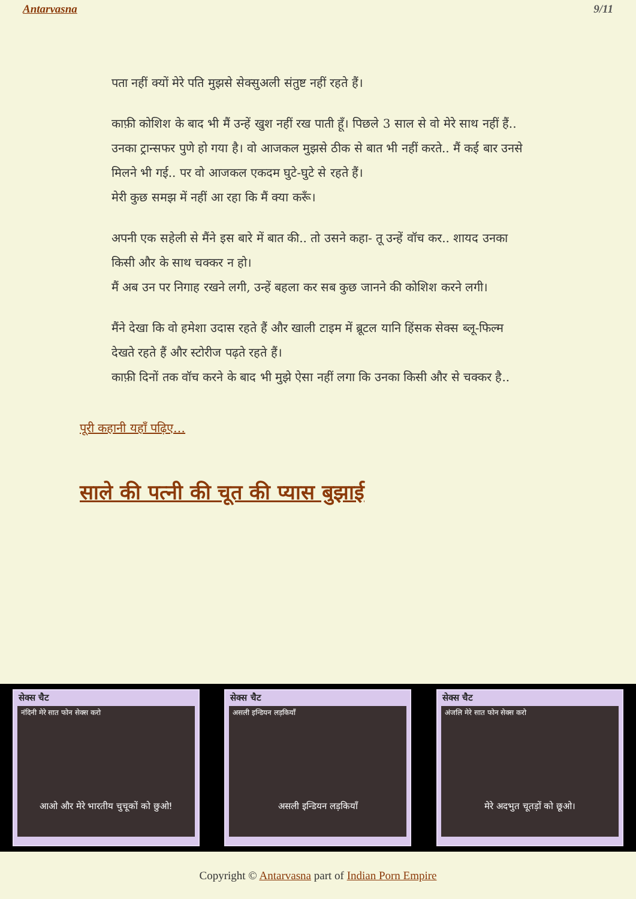Antarvasna 9/11
पता नहीं क्यों मेरे पति मुझसे सेक्सुअली संतुष्ट नहीं रहते हैं।
काफ़ी कोशिश के बाद भी मैं उन्हें खुश नहीं रख पाती हूँ। पिछले 3 साल से वो मेरे साथ नहीं हैं.. उनका ट्रान्सफर पुणे हो गया है। वो आजकल मुझसे ठीक से बात भी नहीं करते.. मैं कई बार उनसे मिलने भी गई.. पर वो आजकल एकदम घुटे-घुटे से रहते हैं।
मेरी कुछ समझ में नहीं आ रहा कि मैं क्या करूँ।
अपनी एक सहेली से मैंने इस बारे में बात की.. तो उसने कहा- तू उन्हें वॉच कर.. शायद उनका किसी और के साथ चक्कर न हो।
मैं अब उन पर निगाह रखने लगी, उन्हें बहला कर सब कुछ जानने की कोशिश करने लगी।
मैंने देखा कि वो हमेशा उदास रहते हैं और खाली टाइम में ब्रूटल यानि हिंसक सेक्स ब्लू-फिल्म देखते रहते हैं और स्टोरीज पढ़ते रहते हैं।
काफ़ी दिनों तक वॉच करने के बाद भी मुझे ऐसा नहीं लगा कि उनका किसी और से चक्कर है..
पूरी कहानी यहाँ पढ़िए…
साले की पत्नी की चूत की प्यास बुझाई
सेक्स चैट
नंदिनी मेरे सात फोन सेक्स करो
आओ और मेरे भारतीय चुचूकों को छुओ!
सेक्स चैट
असली इन्डियन लड़कियाँ
असली इन्डियन लड़कियाँ
सेक्स चैट
अंजलि मेरे सात फोन सेक्स करो
मेरे अदभुत चूतड़ों को छूओ।
Copyright © Antarvasna part of Indian Porn Empire